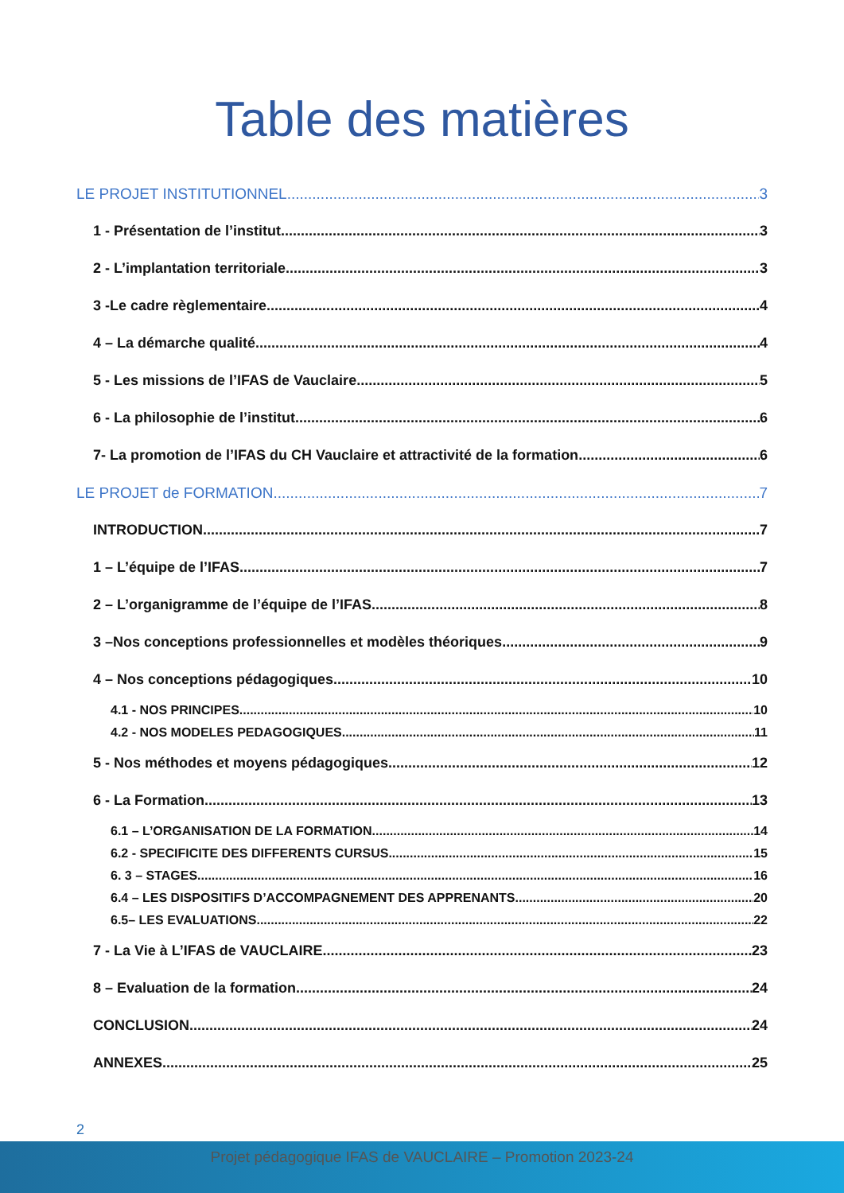Table des matières
LE PROJET INSTITUTIONNEL 3
1 - Présentation de l’institut 3
2 - L’implantation territoriale 3
3 -Le cadre règlementaire 4
4 – La démarche qualité 4
5 - Les missions de l’IFAS de Vauclaire 5
6 - La philosophie de l’institut 6
7- La promotion de l’IFAS du CH Vauclaire et attractivité de la formation 6
LE PROJET de FORMATION 7
INTRODUCTION 7
1 – L’équipe de l’IFAS 7
2 – L’organigramme de l’équipe de l’IFAS 8
3 –Nos conceptions professionnelles et modèles théoriques 9
4 – Nos conceptions pédagogiques 10
4.1 - NOS PRINCIPES 10
4.2 - NOS MODELES PEDAGOGIQUES 11
5 - Nos méthodes et moyens pédagogiques 12
6 - La Formation 13
6.1 – L’ORGANISATION DE LA FORMATION 14
6.2 - SPECIFICITE DES DIFFERENTS CURSUS 15
6. 3 – STAGES 16
6.4 – LES DISPOSITIFS D’ACCOMPAGNEMENT DES APPRENANTS 20
6.5– LES EVALUATIONS 22
7 - La Vie à L’IFAS de VAUCLAIRE 23
8 – Evaluation de la formation 24
CONCLUSION 24
ANNEXES 25
2
Projet pédagogique IFAS de VAUCLAIRE – Promotion 2023-24